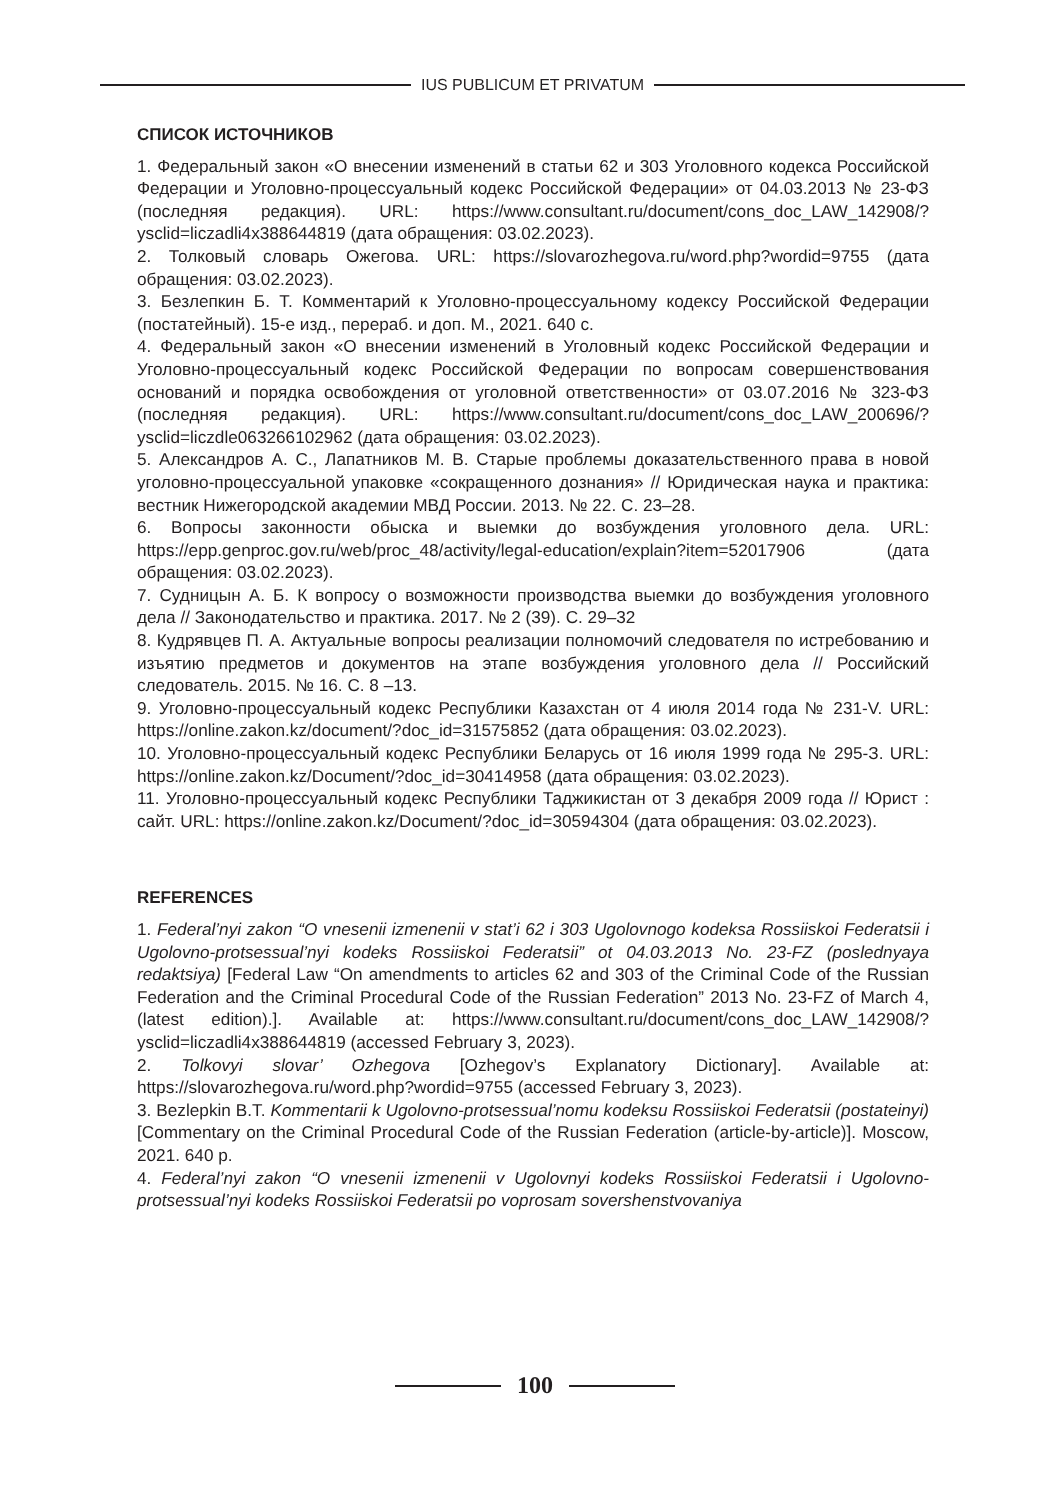IUS PUBLICUM ET PRIVATUM
СПИСОК ИСТОЧНИКОВ
1. Федеральный закон «О внесении изменений в статьи 62 и 303 Уголовного кодекса Российской Федерации и Уголовно-процессуальный кодекс Российской Федерации» от 04.03.2013 № 23-ФЗ (последняя редакция). URL: https://www.consultant.ru/document/cons_doc_LAW_142908/?ysclid=liczadli4x388644819 (дата обращения: 03.02.2023).
2. Толковый словарь Ожегова. URL: https://slovarozhegova.ru/word.php?wordid=9755 (дата обращения: 03.02.2023).
3. Безлепкин Б. Т. Комментарий к Уголовно-процессуальному кодексу Российской Федерации (постатейный). 15-е изд., перераб. и доп. М., 2021. 640 с.
4. Федеральный закон «О внесении изменений в Уголовный кодекс Российской Федерации и Уголовно-процессуальный кодекс Российской Федерации по вопросам совершенствования оснований и порядка освобождения от уголовной ответственности» от 03.07.2016 № 323-ФЗ (последняя редакция). URL: https://www.consultant.ru/document/cons_doc_LAW_200696/?ysclid=liczdle063266102962 (дата обращения: 03.02.2023).
5. Александров А. С., Лапатников М. В. Старые проблемы доказательственного права в новой уголовно-процессуальной упаковке «сокращенного дознания» // Юридическая наука и практика: вестник Нижегородской академии МВД России. 2013. № 22. С. 23–28.
6. Вопросы законности обыска и выемки до возбуждения уголовного дела. URL: https://epp.genproc.gov.ru/web/proc_48/activity/legal-education/explain?item=52017906 (дата обращения: 03.02.2023).
7. Судницын А. Б. К вопросу о возможности производства выемки до возбуждения уголовного дела // Законодательство и практика. 2017. № 2 (39). С. 29–32
8. Кудрявцев П. А. Актуальные вопросы реализации полномочий следователя по истребованию и изъятию предметов и документов на этапе возбуждения уголовного дела // Российский следователь. 2015. № 16. С. 8 –13.
9. Уголовно-процессуальный кодекс Республики Казахстан от 4 июля 2014 года № 231-V. URL: https://online.zakon.kz/document/?doc_id=31575852 (дата обращения: 03.02.2023).
10. Уголовно-процессуальный кодекс Республики Беларусь от 16 июля 1999 года № 295-З. URL: https://online.zakon.kz/Document/?doc_id=30414958 (дата обращения: 03.02.2023).
11. Уголовно-процессуальный кодекс Республики Таджикистан от 3 декабря 2009 года // Юрист : сайт. URL: https://online.zakon.kz/Document/?doc_id=30594304 (дата обращения: 03.02.2023).
REFERENCES
1. Federal’nyi zakon “O vnesenii izmenenii v stat’i 62 i 303 Ugolovnogo kodeksa Rossiiskoi Federatsii i Ugolovno-protsessual’nyi kodeks Rossiiskoi Federatsii” ot 04.03.2013 No. 23-FZ (poslednyaya redaktsiya) [Federal Law “On amendments to articles 62 and 303 of the Criminal Code of the Russian Federation and the Criminal Procedural Code of the Russian Federation” 2013 No. 23-FZ of March 4, (latest edition).]. Available at: https://www.consultant.ru/document/cons_doc_LAW_142908/?ysclid=liczadli4x388644819 (accessed February 3, 2023).
2. Tolkovyi slovar’ Ozhegova [Ozhegov’s Explanatory Dictionary]. Available at: https://slovarozhegova.ru/word.php?wordid=9755 (accessed February 3, 2023).
3. Bezlepkin B.T. Kommentarii k Ugolovno-protsessual’nomu kodeksu Rossiiskoi Federatsii (postateinyi) [Commentary on the Criminal Procedural Code of the Russian Federation (article-by-article)]. Moscow, 2021. 640 p.
4. Federal’nyi zakon “O vnesenii izmenenii v Ugolovnyi kodeks Rossiiskoi Federatsii i Ugolovno-protsessual’nyi kodeks Rossiiskoi Federatsii po voprosam sovershenstvovaniya
100